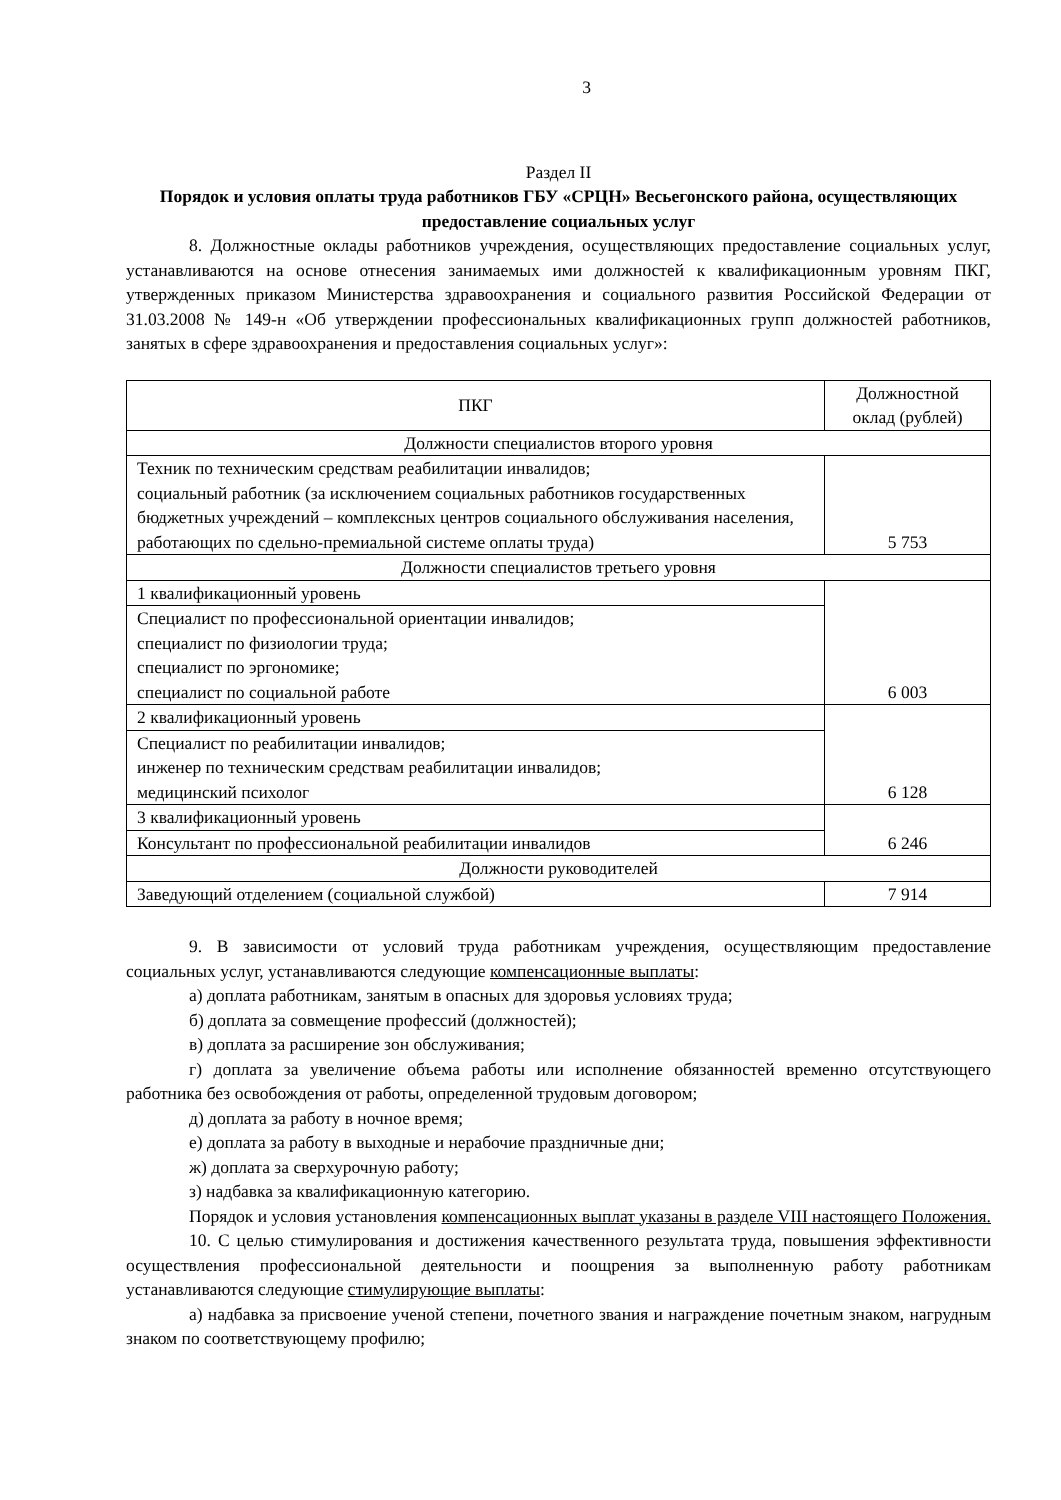3
Раздел II
Порядок и условия оплаты труда работников ГБУ «СРЦН» Весьегонского района, осуществляющих предоставление социальных услуг
8. Должностные оклады работников учреждения, осуществляющих предоставление социальных услуг, устанавливаются на основе отнесения занимаемых ими должностей к квалификационным уровням ПКГ, утвержденных приказом Министерства здравоохранения и социального развития Российской Федерации от 31.03.2008 № 149-н «Об утверждении профессиональных квалификационных групп должностей работников, занятых в сфере здравоохранения и предоставления социальных услуг»:
| ПКГ | Должностной оклад (рублей) |
| --- | --- |
| Должности специалистов второго уровня | |
| Техник по техническим средствам реабилитации инвалидов; социальный работник (за исключением социальных работников государственных бюджетных учреждений – комплексных центров социального обслуживания населения, работающих по сдельно-премиальной системе оплаты труда) | 5 753 |
| Должности специалистов третьего уровня | |
| 1 квалификационный уровень | 6 003 |
| Специалист по профессиональной ориентации инвалидов; специалист по физиологии труда; специалист по эргономике; специалист по социальной работе | |
| 2 квалификационный уровень | 6 128 |
| Специалист по реабилитации инвалидов; инженер по техническим средствам реабилитации инвалидов; медицинский психолог | |
| 3 квалификационный уровень | 6 246 |
| Консультант по профессиональной реабилитации инвалидов | |
| Должности руководителей | |
| Заведующий отделением (социальной службой) | 7 914 |
9. В зависимости от условий труда работникам учреждения, осуществляющим предоставление социальных услуг, устанавливаются следующие компенсационные выплаты:
а) доплата работникам, занятым в опасных для здоровья условиях труда;
б) доплата за совмещение профессий (должностей);
в) доплата за расширение зон обслуживания;
г) доплата за увеличение объема работы или исполнение обязанностей временно отсутствующего работника без освобождения от работы, определенной трудовым договором;
д) доплата за работу в ночное время;
е) доплата за работу в выходные и нерабочие праздничные дни;
ж) доплата за сверхурочную работу;
з) надбавка за квалификационную категорию.
Порядок и условия установления компенсационных выплат указаны в разделе VIII настоящего Положения.
10. С целью стимулирования и достижения качественного результата труда, повышения эффективности осуществления профессиональной деятельности и поощрения за выполненную работу работникам устанавливаются следующие стимулирующие выплаты:
а) надбавка за присвоение ученой степени, почетного звания и награждение почетным знаком, нагрудным знаком по соответствующему профилю;